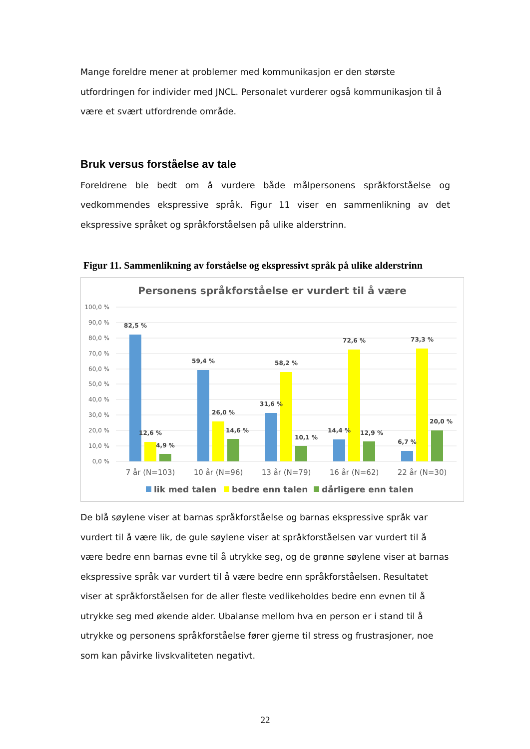Mange foreldre mener at problemer med kommunikasjon er den største utfordringen for individer med JNCL. Personalet vurderer også kommunikasjon til å være et svært utfordrende område.
Bruk versus forståelse av tale
Foreldrene ble bedt om å vurdere både målpersonens språkforståelse og vedkommendes ekspressive språk. Figur 11 viser en sammenlikning av det ekspressive språket og språkforståelsen på ulike alderstrinn.
Figur 11. Sammenlikning av forståelse og ekspressivt språk på ulike alderstrinn
Personens språkforståelse er vurdert til å være
100,0 %
90,0 %
80,0 %
70,0 %
60,0 %
50,0 %
40,0 %
30,0 %
20,0 %
10,0 %
0,0 %
82,5 %
12,6 %
4,9 %
59,4 %
26,0 %
14,6 %
31,6 %
58,2 %
10,1 %
14,4 %
72,6 %
12,9 %
6,7 %
73,3 %
20,0 %
7 år (N=103)
10 år (N=96)
13 år (N=79)
16 år (N=62)
22 år (N=30)
lik med talen
bedre enn talen
dårligere enn talen
De blå søylene viser at barnas språkforståelse og barnas ekspressive språk var vurdert til å være lik, de gule søylene viser at språkforståelsen var vurdert til å være bedre enn barnas evne til å utrykke seg, og de grønne søylene viser at barnas ekspressive språk var vurdert til å være bedre enn språkforståelsen. Resultatet viser at språkforståelsen for de aller fleste vedlikeholdes bedre enn evnen til å utrykke seg med økende alder. Ubalanse mellom hva en person er i stand til å utrykke og personens språkforståelse fører gjerne til stress og frustrasjoner, noe som kan påvirke livskvaliteten negativt.
22